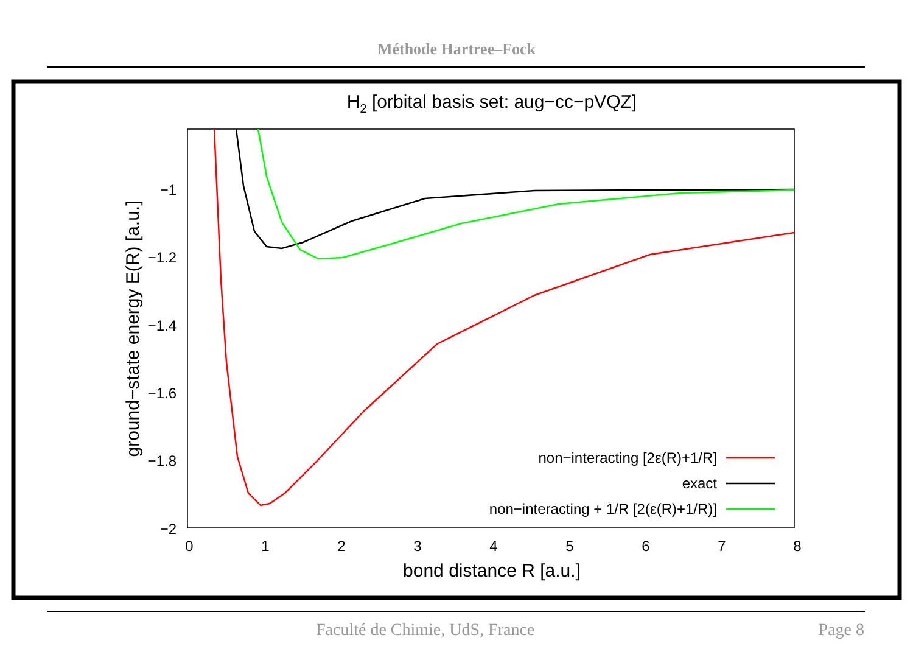Méthode Hartree–Fock
H2 [orbital basis set: aug−cc−pVQZ]
−1
−1.2
−1.4
−1.6
−1.8
−2
0
1
2
3
4
5
6
7
8
bond distance R [a.u.]
ground−state energy E(R) [a.u.]
non−interacting [2ε(R)+1/R]
exact
non−interacting + 1/R [2(ε(R)+1/R)]
Faculté de Chimie, UdS, France Page 8